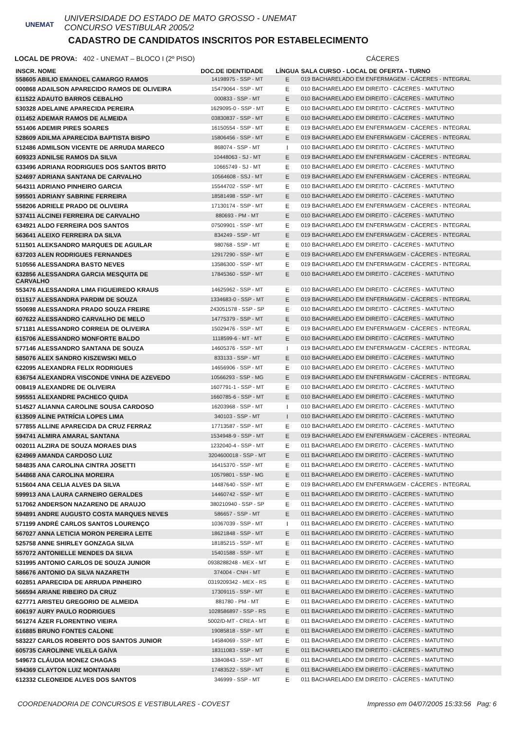UNEMAT
UNIVERSIDADE DO ESTADO DE MATO GROSSO - UNEMAT
CONCURSO VESTIBULAR 2005/2
CADASTRO DE CANDIDATOS INSCRITOS POR ESTABELECIMENTO
LOCAL DE PROVA: 402 - UNEMAT – BLOCO I (2º PISO) CÁCERES
| INSCR. NOME | DOC.DE IDENTIDADE | LÍNGUA | SALA CURSO - LOCAL DE OFERTA - TURNO |
| --- | --- | --- | --- |
| 558605 ABILIO EMANOEL CAMARGO RAMOS | 14198975 - SSP - MT | E | 019 BACHARELADO EM ENFERMAGEM - CÁCERES - INTEGRAL |
| 000868 ADAILSON APARECIDO RAMOS DE OLIVEIRA | 15479064 - SSP - MT | E | 010 BACHARELADO EM DIREITO - CÁCERES - MATUTINO |
| 611522 ADAUTO BARROS CEBALHO | 000833 - SSP - MT | E | 010 BACHARELADO EM DIREITO - CÁCERES - MATUTINO |
| 530328 ADELAINE APARECIDA PEREIRA | 1629095-0 - SSP - MT | E | 010 BACHARELADO EM DIREITO - CÁCERES - MATUTINO |
| 011452 ADEMAR RAMOS DE ALMEIDA | 03830837 - SSP - MT | E | 010 BACHARELADO EM DIREITO - CÁCERES - MATUTINO |
| 551406 ADEMIR PIRES SOARES | 16150554 - SSP - MT | E | 019 BACHARELADO EM ENFERMAGEM - CÁCERES - INTEGRAL |
| 528609 ADILMA APARECIDA BAPTISTA BISPO | 15806456 - SSP - MT | E | 019 BACHARELADO EM ENFERMAGEM - CÁCERES - INTEGRAL |
| 512486 ADMILSON VICENTE DE ARRUDA MARECO | 868074 - SSP - MT | I | 010 BACHARELADO EM DIREITO - CÁCERES - MATUTINO |
| 609323 ADNILSE RAMOS DA SILVA | 10448063 - SJ - MT | E | 019 BACHARELADO EM ENFERMAGEM - CÁCERES - INTEGRAL |
| 633496 ADRIANA RODRIGUES DOS SANTOS BRITO | 10665749 - SJ - MT | E | 010 BACHARELADO EM DIREITO - CÁCERES - MATUTINO |
| 524697 ADRIANA SANTANA DE CARVALHO | 10564608 - SSJ - MT | E | 019 BACHARELADO EM ENFERMAGEM - CÁCERES - INTEGRAL |
| 564311 ADRIANO PINHEIRO GARCIA | 15544702 - SSP - MT | E | 010 BACHARELADO EM DIREITO - CÁCERES - MATUTINO |
| 595501 ADRIANY SABRINE FERREIRA | 18581498 - SSP - MT | E | 010 BACHARELADO EM DIREITO - CÁCERES - MATUTINO |
| 558206 ADRIELE PRADO DE OLIVEIRA | 17130174 - SSP - MT | E | 019 BACHARELADO EM ENFERMAGEM - CÁCERES - INTEGRAL |
| 537411 ALCINEI FERREIRA DE CARVALHO | 880693 - PM - MT | E | 010 BACHARELADO EM DIREITO - CÁCERES - MATUTINO |
| 634921 ALDO FERREIRA DOS SANTOS | 07509901 - SSP - MT | E | 019 BACHARELADO EM ENFERMAGEM - CÁCERES - INTEGRAL |
| 563641 ALEIXO FERREIRA DA SILVA | 834249 - SSP - MT | E | 019 BACHARELADO EM ENFERMAGEM - CÁCERES - INTEGRAL |
| 511501 ALEKSANDRO MARQUES DE AGUILAR | 980768 - SSP - MT | E | 010 BACHARELADO EM DIREITO - CÁCERES - MATUTINO |
| 637203 ALEN RODRIGUES FERNANDES | 12917290 - SSP - MT | E | 019 BACHARELADO EM ENFERMAGEM - CÁCERES - INTEGRAL |
| 510556 ALESSANDRA BASTO NEVES | 13586300 - SSP - MT | E | 019 BACHARELADO EM ENFERMAGEM - CÁCERES - INTEGRAL |
| 632856 ALESSANDRA GARCIA MESQUITA DE CARVALHO | 17845360 - SSP - MT | E | 010 BACHARELADO EM DIREITO - CÁCERES - MATUTINO |
| 553476 ALESSANDRA LIMA FIGUEIREDO KRAUS | 14625962 - SSP - MT | E | 010 BACHARELADO EM DIREITO - CÁCERES - MATUTINO |
| 011517 ALESSANDRA PARDIM DE SOUZA | 1334683-0 - SSP - MT | E | 019 BACHARELADO EM ENFERMAGEM - CÁCERES - INTEGRAL |
| 550698 ALESSANDRA PRADO SOUZA FREIRE | 243051578 - SSP - SP | E | 010 BACHARELADO EM DIREITO - CÁCERES - MATUTINO |
| 607622 ALESSANDRO CARVALHO DE MELO | 14775379 - SSP - MT | E | 010 BACHARELADO EM DIREITO - CÁCERES - MATUTINO |
| 571181 ALESSANDRO CORREIA DE OLIVEIRA | 15029476 - SSP - MT | E | 019 BACHARELADO EM ENFERMAGEM - CÁCERES - INTEGRAL |
| 615706 ALESSANDRO MONFORTE BALDO | 1118599-6 - MT - MT | E | 010 BACHARELADO EM DIREITO - CÁCERES - MATUTINO |
| 577146 ALESSANDRO SANTANA DE SOUZA | 14605376 - SSP - MT | I | 019 BACHARELADO EM ENFERMAGEM - CÁCERES - INTEGRAL |
| 585076 ALEX SANDRO KISZEWSKI MELO | 833133 - SSP - MT | E | 010 BACHARELADO EM DIREITO - CÁCERES - MATUTINO |
| 622095 ALEXANDRA FELIX RODRIGUES | 14656906 - SSP - MT | E | 010 BACHARELADO EM DIREITO - CÁCERES - MATUTINO |
| 636754 ALEXANDRA VISCONDE VINHA DE AZEVEDO | 10566293 - SSP - MG | E | 019 BACHARELADO EM ENFERMAGEM - CÁCERES - INTEGRAL |
| 008419 ALEXANDRE DE OLIVEIRA | 1607791-1 - SSP - MT | E | 010 BACHARELADO EM DIREITO - CÁCERES - MATUTINO |
| 595551 ALEXANDRE PACHECO QUIDA | 1660785-6 - SSP - MT | E | 010 BACHARELADO EM DIREITO - CÁCERES - MATUTINO |
| 514527 ALIANNA CAROLINE SOUSA CARDOSO | 16203968 - SSP - MT | I | 010 BACHARELADO EM DIREITO - CÁCERES - MATUTINO |
| 613509 ALINE PATRÍCIA LOPES LIMA | 340103 - SSP - MT | I | 010 BACHARELADO EM DIREITO - CÁCERES - MATUTINO |
| 577855 ALLINE APARECIDA DA CRUZ FERRAZ | 17713587 - SSP - MT | E | 010 BACHARELADO EM DIREITO - CÁCERES - MATUTINO |
| 594741 ALMIRA AMARAL SANTANA | 1534948-9 - SSP - MT | E | 019 BACHARELADO EM ENFERMAGEM - CÁCERES - INTEGRAL |
| 002011 ALZIRA DE SOUZA MORAES DIAS | 1232040-4 - SSP - MT | E | 011 BACHARELADO EM DIREITO - CÁCERES - MATUTINO |
| 624969 AMANDA CARDOSO LUIZ | 3204600018 - SSP - MT | E | 011 BACHARELADO EM DIREITO - CÁCERES - MATUTINO |
| 584835 ANA CAROLINA CINTRA JOSETTI | 16415370 - SSP - MT | E | 011 BACHARELADO EM DIREITO - CÁCERES - MATUTINO |
| 544868 ANA CAROLINA MOREIRA | 10579801 - SSP - MG | E | 011 BACHARELADO EM DIREITO - CÁCERES - MATUTINO |
| 515604 ANA CELIA ALVES DA SILVA | 14487640 - SSP - MT | E | 019 BACHARELADO EM ENFERMAGEM - CÁCERES - INTEGRAL |
| 599913 ANA LAURA CARNEIRO GERALDES | 14460742 - SSP - MT | E | 011 BACHARELADO EM DIREITO - CÁCERES - MATUTINO |
| 517062 ANDERSON NAZARENO DE ARAUJO | 380210940 - SSP - SP | E | 011 BACHARELADO EM DIREITO - CÁCERES - MATUTINO |
| 594891 ANDRE AUGUSTO COSTA MARQUES NEVES | 586657 - SSP - MT | E | 011 BACHARELADO EM DIREITO - CÁCERES - MATUTINO |
| 571199 ANDRÉ CARLOS SANTOS LOURENÇO | 10367039 - SSP - MT | I | 011 BACHARELADO EM DIREITO - CÁCERES - MATUTINO |
| 567027 ANNA LETICIA MORON PEREIRA LEITE | 18621848 - SSP - MT | E | 011 BACHARELADO EM DIREITO - CÁCERES - MATUTINO |
| 525758 ANNE SHIRLEY GONZAGA SILVA | 18185215 - SSP - MT | E | 011 BACHARELADO EM DIREITO - CÁCERES - MATUTINO |
| 557072 ANTONIELLE MENDES DA SILVA | 15401588 - SSP - MT | E | 011 BACHARELADO EM DIREITO - CÁCERES - MATUTINO |
| 531995 ANTONIO CARLOS DE SOUZA JUNIOR | 0938288248 - MEX - MT | E | 011 BACHARELADO EM DIREITO - CÁCERES - MATUTINO |
| 586676 ANTONIO DA SILVA NAZARETH | 374004 - CNH - MT | E | 011 BACHARELADO EM DIREITO - CÁCERES - MATUTINO |
| 602851 APARECIDA DE ARRUDA PINHEIRO | 0319209342 - MEX - RS | E | 011 BACHARELADO EM DIREITO - CÁCERES - MATUTINO |
| 566594 ARIANE RIBEIRO DA CRUZ | 17309115 - SSP - MT | E | 011 BACHARELADO EM DIREITO - CÁCERES - MATUTINO |
| 627771 ARISTEU GREGORIO DE ALMEIDA | 881780 - PM - MT | E | 011 BACHARELADO EM DIREITO - CÁCERES - MATUTINO |
| 606197 AURY PAULO RODRIGUES | 1028586897 - SSP - RS | E | 011 BACHARELADO EM DIREITO - CÁCERES - MATUTINO |
| 561274 ÁZER FLORENTINO VIEIRA | 5002/D-MT - CREA - MT | E | 011 BACHARELADO EM DIREITO - CÁCERES - MATUTINO |
| 616885 BRUNO FONTES CALONE | 19085818 - SSP - MT | E | 011 BACHARELADO EM DIREITO - CÁCERES - MATUTINO |
| 583227 CARLOS ROBERTO DOS SANTOS JUNIOR | 14584069 - SSP - MT | E | 011 BACHARELADO EM DIREITO - CÁCERES - MATUTINO |
| 605735 CAROLINNE VILELA GAÍVA | 18311083 - SSP - MT | E | 011 BACHARELADO EM DIREITO - CÁCERES - MATUTINO |
| 549673 CLÁUDIA MONEZ CHAGAS | 13840843 - SSP - MT | E | 011 BACHARELADO EM DIREITO - CÁCERES - MATUTINO |
| 594369 CLAYTON LUIZ MONTANARI | 17483522 - SSP - MT | E | 011 BACHARELADO EM DIREITO - CÁCERES - MATUTINO |
| 612332 CLEONEIDE ALVES DOS SANTOS | 346999 - SSP - MT | E | 011 BACHARELADO EM DIREITO - CÁCERES - MATUTINO |
COORDENADORIA DE CONCURSOS E VESTIBULARES - COVEST Impresso em 04/07/2005 15:33:56 Pag: 6